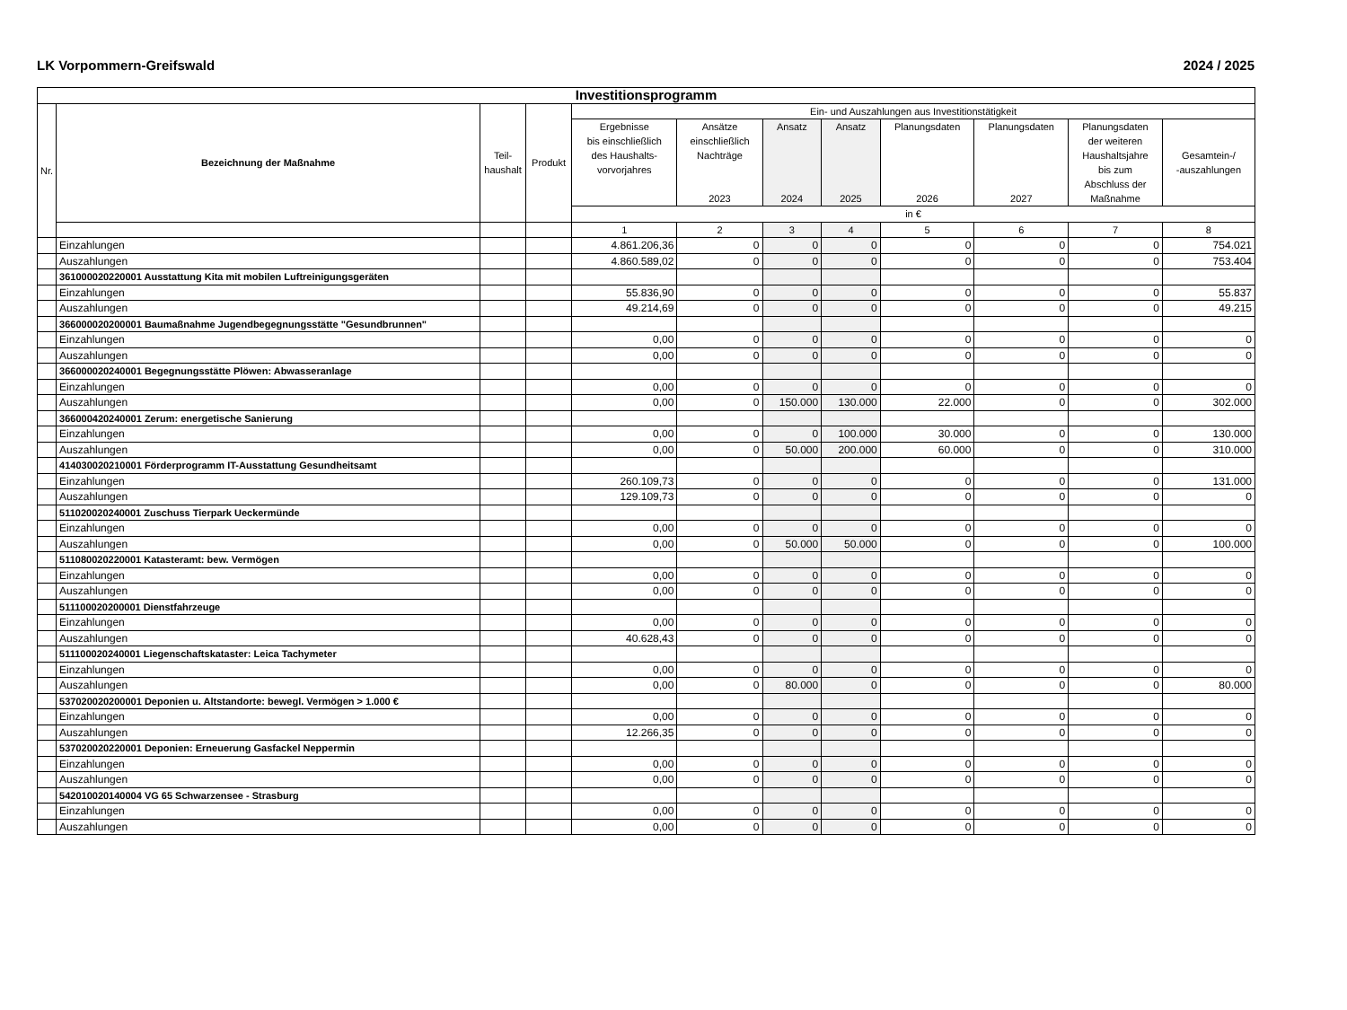LK Vorpommern-Greifswald 2024 / 2025
| Investitionsprogramm | | | | | | | | | | | |
| Nr. | Bezeichnung der Maßnahme | Teil- haushalt | Produkt | Ein- und Auszahlungen aus Investitionstätigkeit | | | | | | | |
| | | | | Ergebnisse bis einschließlich des Haushalts- vorvorjahres | Ansätze einschließlich Nachträge 2023 | Ansatz 2024 | Ansatz 2025 | Planungsdaten 2026 | Planungsdaten 2027 | Planungsdaten der weiteren Haushaltsjahre bis zum Abschluss der Maßnahme | Gesamtein-/ -auszahlungen |
| | | | | in € | | | | | | | |
| | | | | 1 | 2 | 3 | 4 | 5 | 6 | 7 | 8 |
| | Einzahlungen | | | 4.861.206,36 | 0 | 0 | 0 | 0 | 0 | 0 | 754.021 |
| | Auszahlungen | | | 4.860.589,02 | 0 | 0 | 0 | 0 | 0 | 0 | 753.404 |
| | 361000020220001 Ausstattung Kita mit mobilen Luftreinigungsgeräten | | | | | | | | | | |
| | Einzahlungen | | | 55.836,90 | 0 | 0 | 0 | 0 | 0 | 0 | 55.837 |
| | Auszahlungen | | | 49.214,69 | 0 | 0 | 0 | 0 | 0 | 0 | 49.215 |
| | 366000020200001 Baumaßnahme Jugendbegegnungsstätte "Gesundbrunnen" | | | | | | | | | | |
| | Einzahlungen | | | 0,00 | 0 | 0 | 0 | 0 | 0 | 0 | 0 |
| | Auszahlungen | | | 0,00 | 0 | 0 | 0 | 0 | 0 | 0 | 0 |
| | 366000020240001 Begegnungsstätte Plöwen: Abwasseranlage | | | | | | | | | | |
| | Einzahlungen | | | 0,00 | 0 | 0 | 0 | 0 | 0 | 0 | 0 |
| | Auszahlungen | | | 0,00 | 0 | 150.000 | 130.000 | 22.000 | 0 | 0 | 302.000 |
| | 366000420240001 Zerum: energetische Sanierung | | | | | | | | | | |
| | Einzahlungen | | | 0,00 | 0 | 0 | 100.000 | 30.000 | 0 | 0 | 130.000 |
| | Auszahlungen | | | 0,00 | 0 | 50.000 | 200.000 | 60.000 | 0 | 0 | 310.000 |
| | 414030020210001 Förderprogramm IT-Ausstattung Gesundheitsamt | | | | | | | | | | |
| | Einzahlungen | | | 260.109,73 | 0 | 0 | 0 | 0 | 0 | 0 | 131.000 |
| | Auszahlungen | | | 129.109,73 | 0 | 0 | 0 | 0 | 0 | 0 | 0 |
| | 511020020240001 Zuschuss Tierpark Ueckermünde | | | | | | | | | | |
| | Einzahlungen | | | 0,00 | 0 | 0 | 0 | 0 | 0 | 0 | 0 |
| | Auszahlungen | | | 0,00 | 0 | 50.000 | 50.000 | 0 | 0 | 0 | 100.000 |
| | 511080020220001 Katasteramt: bew. Vermögen | | | | | | | | | | |
| | Einzahlungen | | | 0,00 | 0 | 0 | 0 | 0 | 0 | 0 | 0 |
| | Auszahlungen | | | 0,00 | 0 | 0 | 0 | 0 | 0 | 0 | 0 |
| | 511100020200001 Dienstfahrzeuge | | | | | | | | | | |
| | Einzahlungen | | | 0,00 | 0 | 0 | 0 | 0 | 0 | 0 | 0 |
| | Auszahlungen | | | 40.628,43 | 0 | 0 | 0 | 0 | 0 | 0 | 0 |
| | 511100020240001 Liegenschaftskataster: Leica Tachymeter | | | | | | | | | | |
| | Einzahlungen | | | 0,00 | 0 | 0 | 0 | 0 | 0 | 0 | 0 |
| | Auszahlungen | | | 0,00 | 0 | 80.000 | 0 | 0 | 0 | 0 | 80.000 |
| | 537020020200001 Deponien u. Altstandorte: bewegl. Vermögen > 1.000 € | | | | | | | | | | |
| | Einzahlungen | | | 0,00 | 0 | 0 | 0 | 0 | 0 | 0 | 0 |
| | Auszahlungen | | | 12.266,35 | 0 | 0 | 0 | 0 | 0 | 0 | 0 |
| | 537020020220001 Deponien: Erneuerung Gasfackel Neppermin | | | | | | | | | | |
| | Einzahlungen | | | 0,00 | 0 | 0 | 0 | 0 | 0 | 0 | 0 |
| | Auszahlungen | | | 0,00 | 0 | 0 | 0 | 0 | 0 | 0 | 0 |
| | 542010020140004 VG 65 Schwarzensee - Strasburg | | | | | | | | | | |
| | Einzahlungen | | | 0,00 | 0 | 0 | 0 | 0 | 0 | 0 | 0 |
| | Auszahlungen | | | 0,00 | 0 | 0 | 0 | 0 | 0 | 0 | 0 |